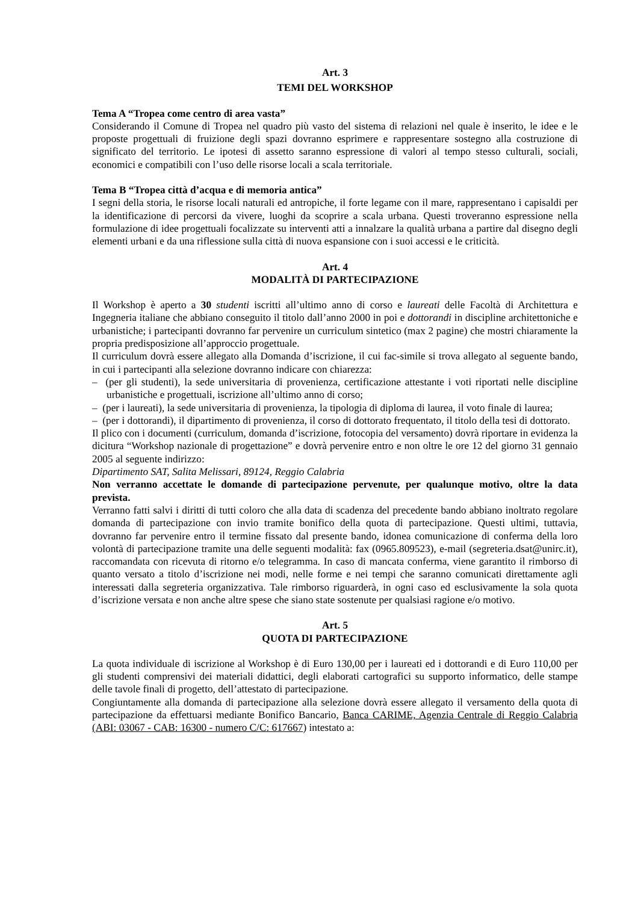Art. 3
TEMI DEL WORKSHOP
Tema A “Tropea come centro di area vasta”
Considerando il Comune di Tropea nel quadro più vasto del sistema di relazioni nel quale è inserito, le idee e le proposte progettuali di fruizione degli spazi dovranno esprimere e rappresentare sostegno alla costruzione di significato del territorio. Le ipotesi di assetto saranno espressione di valori al tempo stesso culturali, sociali, economici e compatibili con l’uso delle risorse locali a scala territoriale.
Tema B “Tropea città d’acqua e di memoria antica”
I segni della storia, le risorse locali naturali ed antropiche, il forte legame con il mare, rappresentano i capisaldi per la identificazione di percorsi da vivere, luoghi da scoprire a scala urbana. Questi troveranno espressione nella formulazione di idee progettuali focalizzate su interventi atti a innalzare la qualità urbana a partire dal disegno degli elementi urbani e da una riflessione sulla città di nuova espansione con i suoi accessi e le criticità.
Art. 4
MODALITÀ DI PARTECIPAZIONE
Il Workshop è aperto a 30 studenti iscritti all’ultimo anno di corso e laureati delle Facoltà di Architettura e Ingegneria italiane che abbiano conseguito il titolo dall’anno 2000 in poi e dottorandi in discipline architettoniche e urbanistiche; i partecipanti dovranno far pervenire un curriculum sintetico (max 2 pagine) che mostri chiaramente la propria predisposizione all’approccio progettuale.
Il curriculum dovrà essere allegato alla Domanda d’iscrizione, il cui fac-simile si trova allegato al seguente bando, in cui i partecipanti alla selezione dovranno indicare con chiarezza:
– (per gli studenti), la sede universitaria di provenienza, certificazione attestante i voti riportati nelle discipline urbanistiche e progettuali, iscrizione all’ultimo anno di corso;
– (per i laureati), la sede universitaria di provenienza, la tipologia di diploma di laurea, il voto finale di laurea;
– (per i dottorandi), il dipartimento di provenienza, il corso di dottorato frequentato, il titolo della tesi di dottorato.
Il plico con i documenti (curriculum, domanda d’iscrizione, fotocopia del versamento) dovrà riportare in evidenza la dicitura “Workshop nazionale di progettazione” e dovrà pervenire entro e non oltre le ore 12 del giorno 31 gennaio 2005 al seguente indirizzo:
Dipartimento SAT, Salita Melissari, 89124, Reggio Calabria
Non verranno accettate le domande di partecipazione pervenute, per qualunque motivo, oltre la data prevista.
Verranno fatti salvi i diritti di tutti coloro che alla data di scadenza del precedente bando abbiano inoltrato regolare domanda di partecipazione con invio tramite bonifico della quota di partecipazione. Questi ultimi, tuttavia, dovranno far pervenire entro il termine fissato dal presente bando, idonea comunicazione di conferma della loro volontà di partecipazione tramite una delle seguenti modalità: fax (0965.809523), e-mail (segreteria.dsat@unirc.it), raccomandata con ricevuta di ritorno e/o telegramma. In caso di mancata conferma, viene garantito il rimborso di quanto versato a titolo d’iscrizione nei modi, nelle forme e nei tempi che saranno comunicati direttamente agli interessati dalla segreteria organizzativa. Tale rimborso riguarderà, in ogni caso ed esclusivamente la sola quota d’iscrizione versata e non anche altre spese che siano state sostenute per qualsiasi ragione e/o motivo.
Art. 5
QUOTA DI PARTECIPAZIONE
La quota individuale di iscrizione al Workshop è di Euro 130,00 per i laureati ed i dottorandi e di Euro 110,00 per gli studenti comprensivi dei materiali didattici, degli elaborati cartografici su supporto informatico, delle stampe delle tavole finali di progetto, dell’attestato di partecipazione.
Congiuntamente alla domanda di partecipazione alla selezione dovrà essere allegato il versamento della quota di partecipazione da effettuarsi mediante Bonifico Bancario, Banca CARIME, Agenzia Centrale di Reggio Calabria (ABI: 03067 - CAB: 16300 - numero C/C: 617667) intestato a: